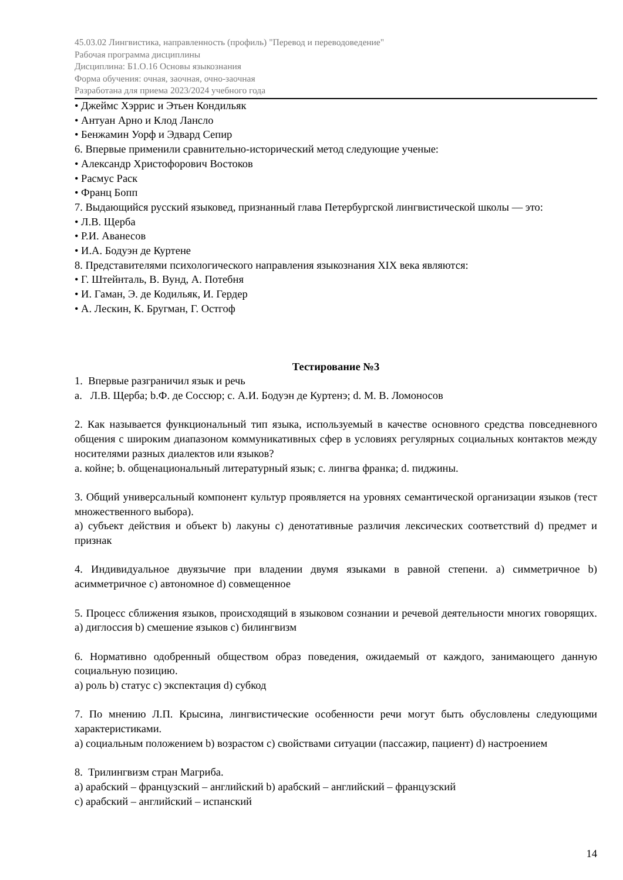45.03.02 Лингвистика, направленность (профиль) "Перевод и переводоведение"
Рабочая программа дисциплины
Дисциплина: Б1.О.16 Основы языкознания
Форма обучения: очная, заочная, очно-заочная
Разработана для приема 2023/2024 учебного года
• Джеймс Хэррис и Этьен Кондильяк
• Антуан Арно и Клод Лансло
• Бенжамин Уорф и Эдвард Сепир
6. Впервые применили сравнительно-исторический метод следующие ученые:
• Александр Христофорович Востоков
• Расмус Раск
• Франц Бопп
7. Выдающийся русский языковед, признанный глава Петербургской лингвистической школы — это:
• Л.В. Щерба
• Р.И. Аванесов
• И.А. Бодуэн де Куртене
8. Представителями психологического направления языкознания XIX века являются:
• Г. Штейнталь, В. Вунд, А. Потебня
• И. Гаман, Э. де Кодильяк, И. Гердер
• А. Лескин, К. Бругман, Г. Остгоф
Тестирование №3
1. Впервые разграничил язык и речь
a. Л.В. Щерба; b.Ф. де Соссюр; c. А.И. Бодуэн де Куртенэ; d. М. В. Ломоносов
2. Как называется функциональный тип языка, используемый в качестве основного средства повседневного общения с широким диапазоном коммуникативных сфер в условиях регулярных социальных контактов между носителями разных диалектов или языков?
a. койне; b. общенациональный литературный язык; c. лингва франка; d. пиджины.
3. Общий универсальный компонент культур проявляется на уровнях семантической организации языков (тест множественного выбора).
a) субъект действия и объект b) лакуны c) денотативные различия лексических соответствий d) предмет и признак
4. Индивидуальное двуязычие при владении двумя языками в равной степени. a) симметричное b) асимметричное c) автономное d) совмещенное
5. Процесс сближения языков, происходящий в языковом сознании и речевой деятельности многих говорящих. a) диглоссия b) смешение языков c) билингвизм
6. Нормативно одобренный обществом образ поведения, ожидаемый от каждого, занимающего данную социальную позицию.
a) роль b) статус c) экспектация d) субкод
7. По мнению Л.П. Крысина, лингвистические особенности речи могут быть обусловлены следующими характеристиками.
a) социальным положением b) возрастом c) свойствами ситуации (пассажир, пациент) d) настроением
8. Трилингвизм стран Магриба.
a) арабский – французский – английский b) арабский – английский – французский
c) арабский – английский – испанский
14